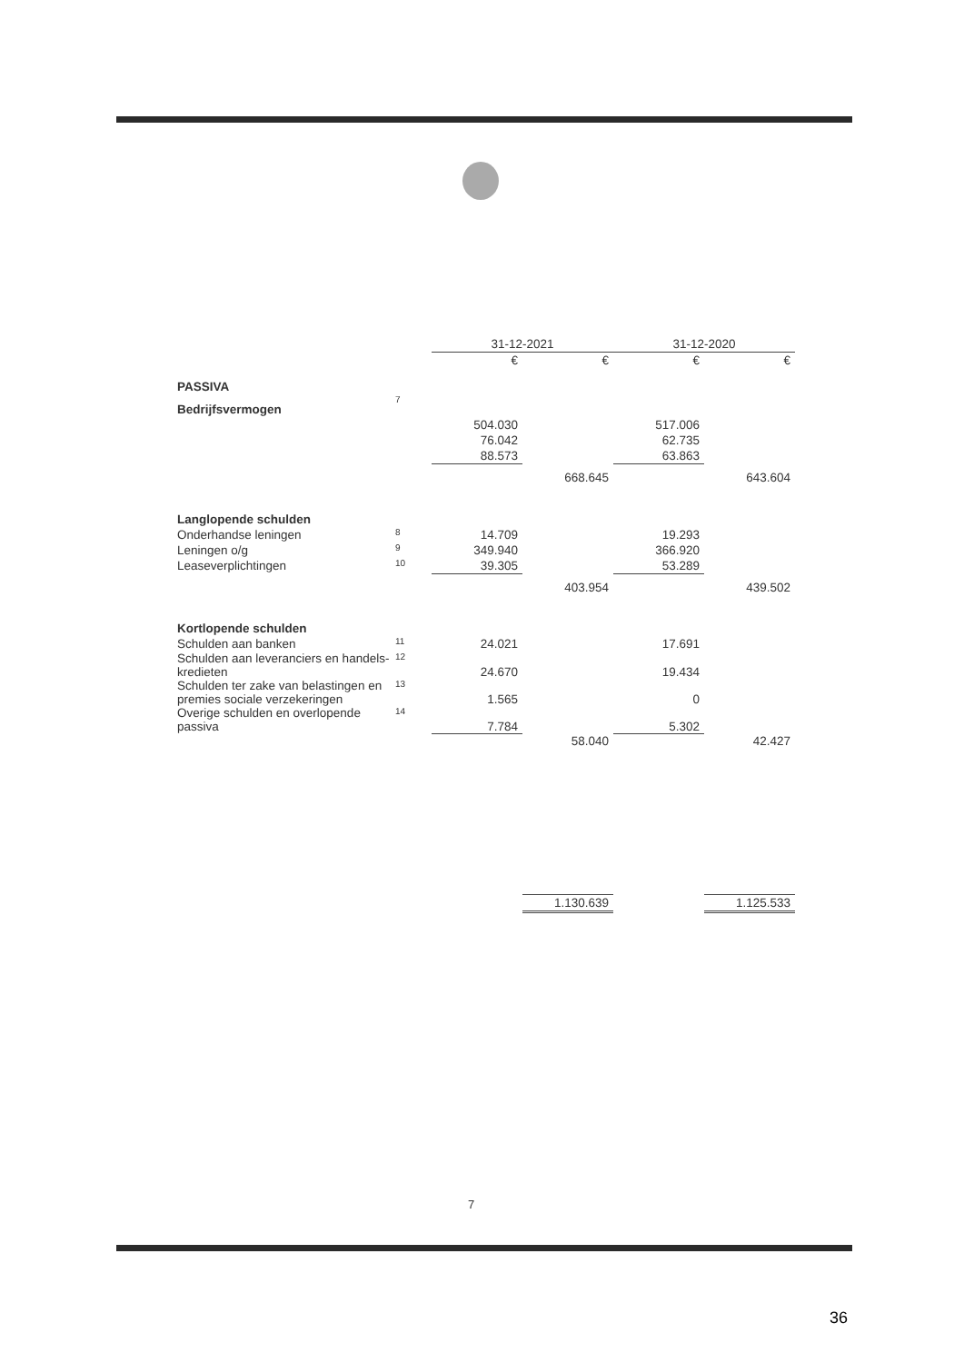| | | 31-12-2021 | | 31-12-2020 | |
| --- | --- | --- | --- | --- | --- |
| | | € | € | € | € |
| PASSIVA | | | | | |
| Bedrijfsvermogen | 7 | | | | |
| | | 504.030 | | 517.006 | |
| | | 76.042 | | 62.735 | |
| | | 88.573 | | 63.863 | |
| | | | 668.645 | | 643.604 |
| Langlopende schulden | | | | | |
| Onderhandse leningen | 8 | 14.709 | | 19.293 | |
| Leningen o/g | 9 | 349.940 | | 366.920 | |
| Leaseverplichtingen | 10 | 39.305 | | 53.289 | |
| | | | 403.954 | | 439.502 |
| Kortlopende schulden | | | | | |
| Schulden aan banken | 11 | 24.021 | | 17.691 | |
| Schulden aan leveranciers en handels- kredieten | 12 | 24.670 | | 19.434 | |
| Schulden ter zake van belastingen en premies sociale verzekeringen | 13 | 1.565 | | 0 | |
| Overige schulden en overlopende passiva | 14 | 7.784 | | 5.302 | |
| | | | 58.040 | | 42.427 |
| | | | 1.130.639 | | 1.125.533 |
7
36